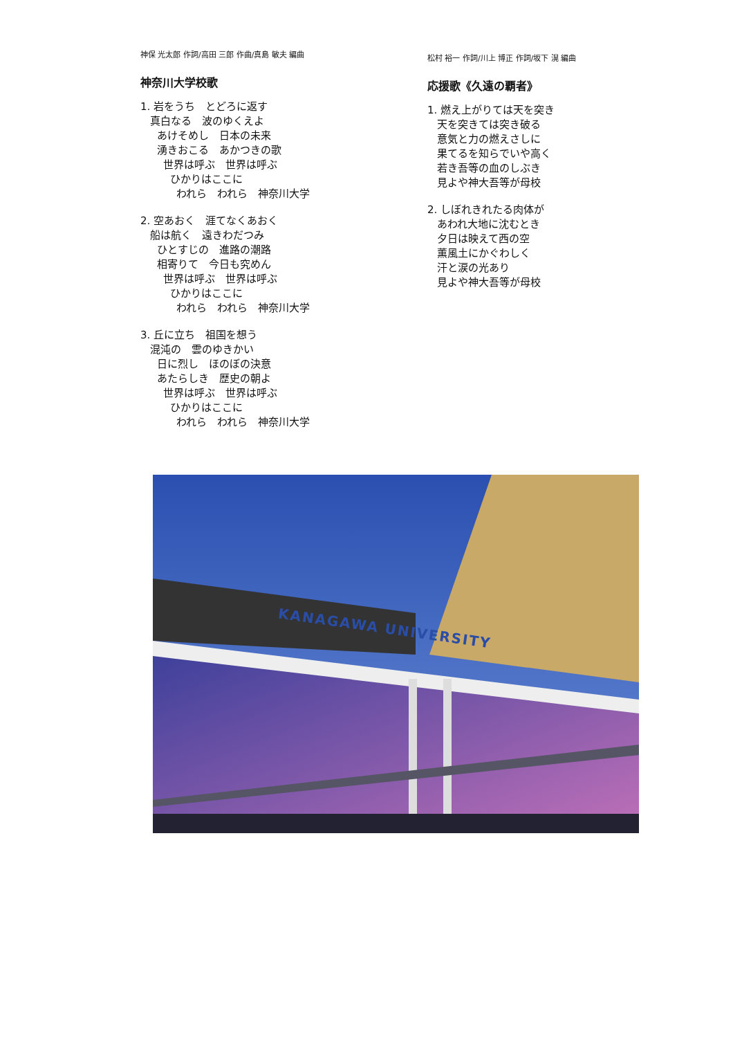神保 光太郎 作詞/高田 三郎 作曲/真島 敏夫 編曲
神奈川大学校歌
1. 岩をうち　とどろに返す
真白なる　波のゆくえよ
あけそめし　日本の未来
湧きおこる　あかつきの歌
世界は呼ぶ　世界は呼ぶ
ひかりはここに
われら　われら　神奈川大学
2. 空あおく　涯てなくあおく
船は航く　遠きわだつみ
ひとすじの　進路の潮路
相寄りて　今日も究めん
世界は呼ぶ　世界は呼ぶ
ひかりはここに
われら　われら　神奈川大学
3. 丘に立ち　祖国を想う
混沌の　雲のゆきかい
日に烈し　ほのぼの決意
あたらしき　歴史の朝よ
世界は呼ぶ　世界は呼ぶ
ひかりはここに
われら　われら　神奈川大学
松村 裕一 作詞/川上 博正 作詞/坂下 滉 編曲
応援歌《久遠の覇者》
1. 燃え上がりては天を突き
天を突きては突き破る
意気と力の燃えさしに
果てるを知らでいや高く
若き吾等の血のしぶき
見よや神大吾等が母校
2. しぼれきれたる肉体が
あわれ大地に沈むとき
夕日は映えて西の空
薫風土にかぐわしく
汗と涙の光あり
見よや神大吾等が母校
KANAGAWA UNIVERSITY